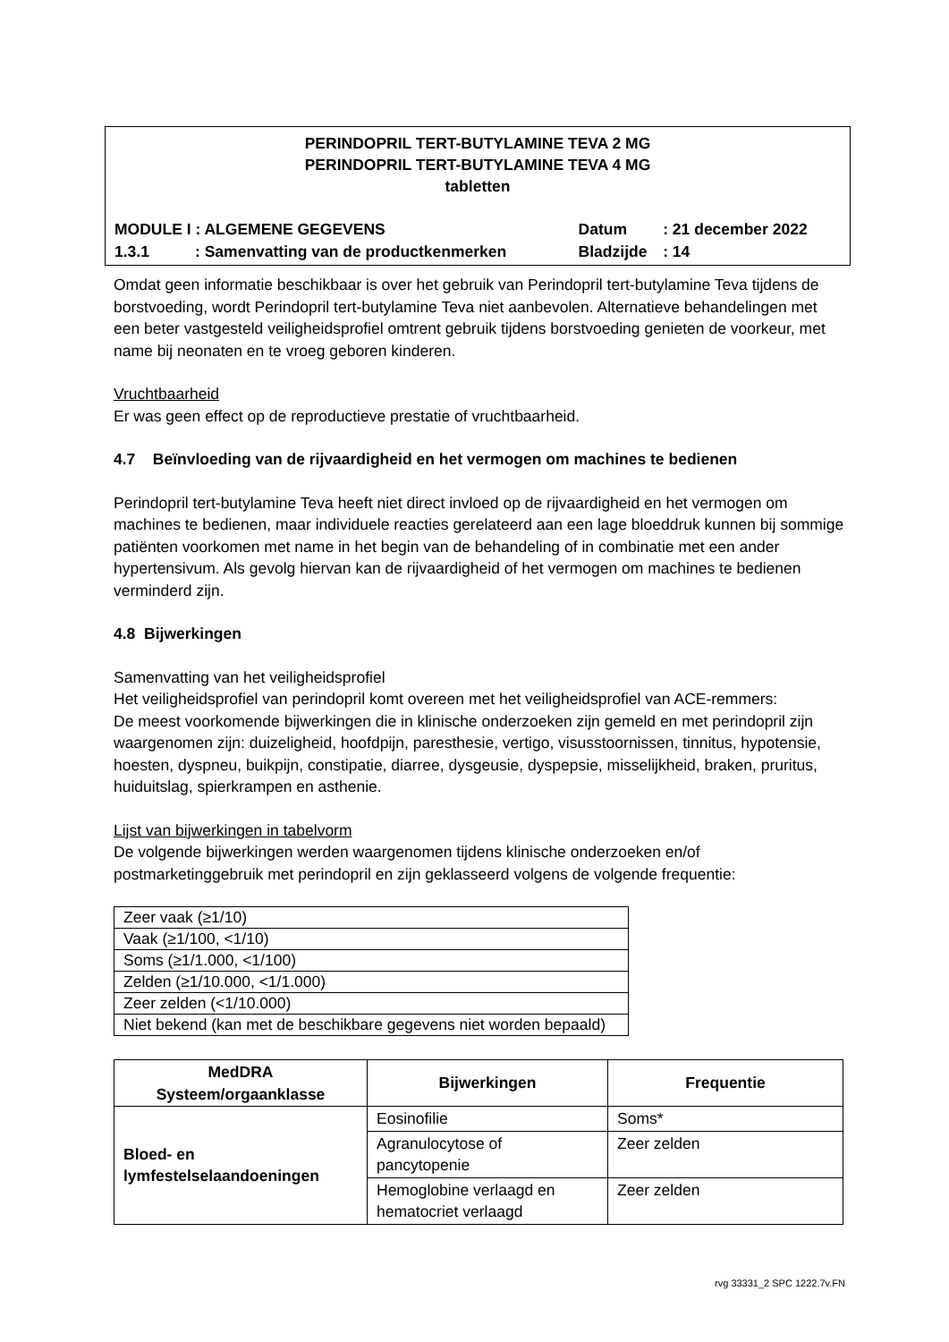PERINDOPRIL TERT-BUTYLAMINE TEVA 2 MG
PERINDOPRIL TERT-BUTYLAMINE TEVA 4 MG
tabletten
| MODULE I : ALGEMENE GEGEVENS | | Datum | : 21 december 2022 |
| 1.3.1 | : Samenvatting van de productkenmerken | Bladzijde | : 14 |
Omdat geen informatie beschikbaar is over het gebruik van Perindopril tert-butylamine Teva tijdens de borstvoeding, wordt Perindopril tert-butylamine Teva niet aanbevolen. Alternatieve behandelingen met een beter vastgesteld veiligheidsprofiel omtrent gebruik tijdens borstvoeding genieten de voorkeur, met name bij neonaten en te vroeg geboren kinderen.
Vruchtbaarheid
Er was geen effect op de reproductieve prestatie of vruchtbaarheid.
4.7 Beïnvloeding van de rijvaardigheid en het vermogen om machines te bedienen
Perindopril tert-butylamine Teva heeft niet direct invloed op de rijvaardigheid en het vermogen om machines te bedienen, maar individuele reacties gerelateerd aan een lage bloeddruk kunnen bij sommige patiënten voorkomen met name in het begin van de behandeling of in combinatie met een ander hypertensivum. Als gevolg hiervan kan de rijvaardigheid of het vermogen om machines te bedienen verminderd zijn.
4.8 Bijwerkingen
Samenvatting van het veiligheidsprofiel
Het veiligheidsprofiel van perindopril komt overeen met het veiligheidsprofiel van ACE-remmers:
De meest voorkomende bijwerkingen die in klinische onderzoeken zijn gemeld en met perindopril zijn waargenomen zijn: duizeligheid, hoofdpijn, paresthesie, vertigo, visusstoornissen, tinnitus, hypotensie, hoesten, dyspneu, buikpijn, constipatie, diarree, dysgeusie, dyspepsie, misselijkheid, braken, pruritus, huiduitslag, spierkrampen en asthenie.
Lijst van bijwerkingen in tabelvorm
De volgende bijwerkingen werden waargenomen tijdens klinische onderzoeken en/of postmarketinggebruik met perindopril en zijn geklasseerd volgens de volgende frequentie:
| Zeer vaak (≥1/10) |
| Vaak (≥1/100, <1/10) |
| Soms (≥1/1.000, <1/100) |
| Zelden (≥1/10.000, <1/1.000) |
| Zeer zelden (<1/10.000) |
| Niet bekend (kan met de beschikbare gegevens niet worden bepaald) |
| MedDRA Systeem/orgaanklasse | Bijwerkingen | Frequentie |
| --- | --- | --- |
| Bloed- en lymfestelselaandoeningen | Eosinofilie | Soms* |
| | Agranulocytose of pancytopenie | Zeer zelden |
| | Hemoglobine verlaagd en hematocriet verlaagd | Zeer zelden |
rvg 33331_2 SPC 1222.7v.FN